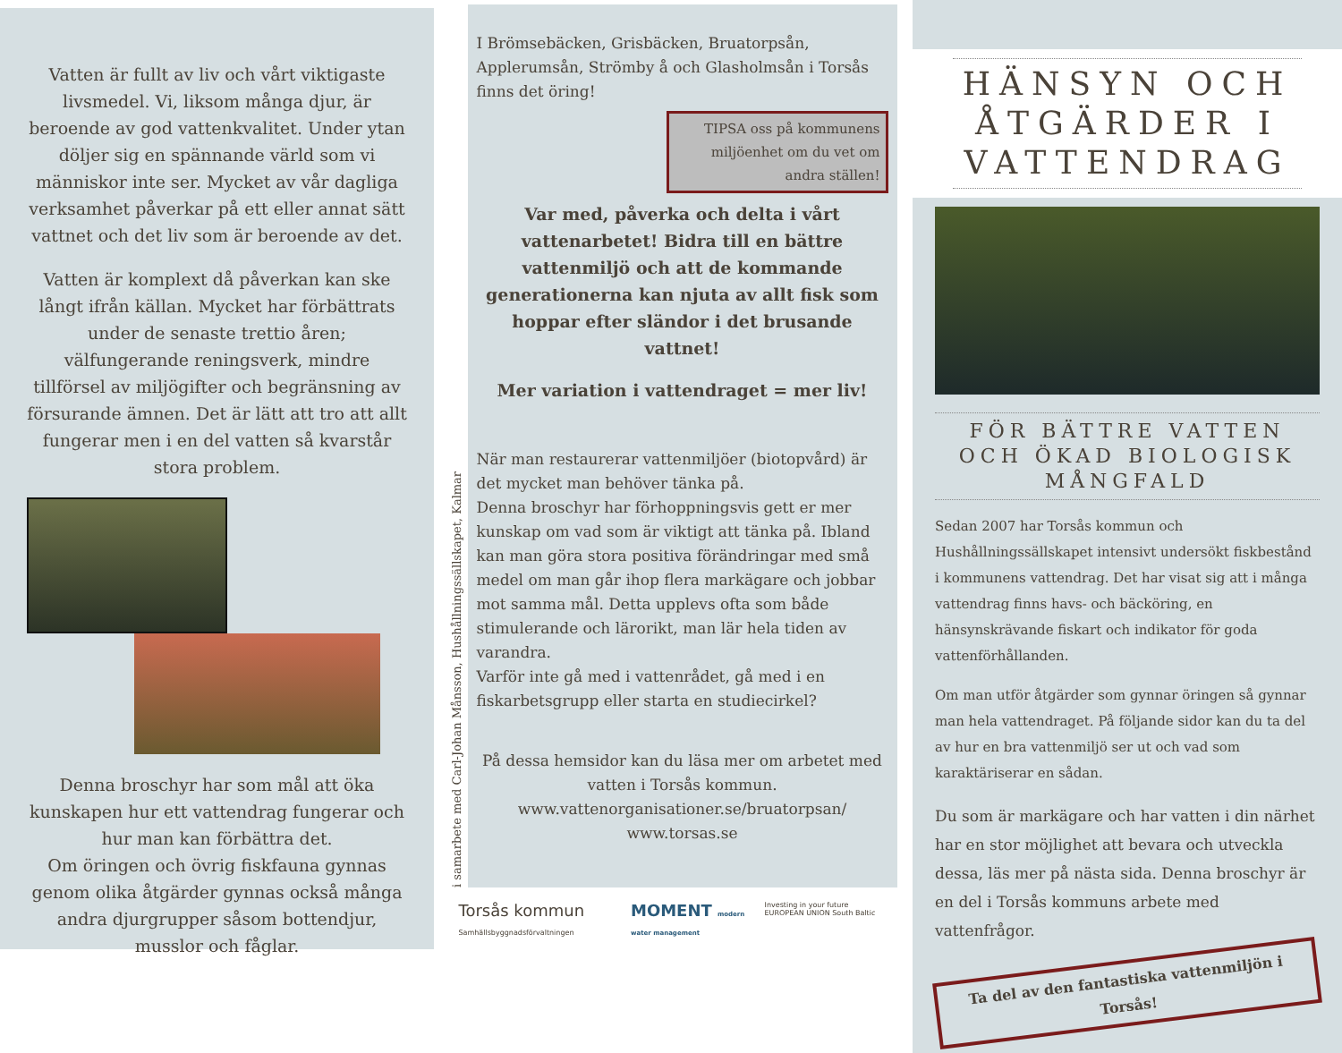Vatten är fullt av liv och vårt viktigaste livsmedel. Vi, liksom många djur, är beroende av god vattenkvalitet. Under ytan döljer sig en spännande värld som vi människor inte ser. Mycket av vår dagliga verksamhet påverkar på ett eller annat sätt vattnet och det liv som är beroende av det.
Vatten är komplext då påverkan kan ske långt ifrån källan. Mycket har förbättrats under de senaste trettio åren; välfungerande reningsverk, mindre tillförsel av miljögifter och begränsning av försurande ämnen. Det är lätt att tro att allt fungerar men i en del vatten så kvarstår stora problem.
Denna broschyr har som mål att öka kunskapen hur ett vattendrag fungerar och hur man kan förbättra det.
Om öringen och övrig fiskfauna gynnas genom olika åtgärder gynnas också många andra djurgrupper såsom bottendjur, musslor och fåglar.
i samarbete med Carl-Johan Månsson, Hushållningssällskapet, Kalmar
I Brömsebäcken, Grisbäcken, Bruatorpsån, Applerumsån, Strömby å och Glasholmsån i Torsås finns det öring!
TIPSA oss på kommunens miljöenhet om du vet om andra ställen!
Var med, påverka och delta i vårt vattenarbetet! Bidra till en bättre vattenmiljö och att de kommande generationerna kan njuta av allt fisk som hoppar efter sländor i det brusande vattnet!
Mer variation i vattendraget = mer liv!
När man restaurerar vattenmiljöer (biotopvård) är det mycket man behöver tänka på.
Denna broschyr har förhoppningsvis gett er mer kunskap om vad som är viktigt att tänka på. Ibland kan man göra stora positiva förändringar med små medel om man går ihop flera markägare och jobbar mot samma mål. Detta upplevs ofta som både stimulerande och lärorikt, man lär hela tiden av varandra.
Varför inte gå med i vattenrådet, gå med i en fiskarbetsgrupp eller starta en studiecirkel?
På dessa hemsidor kan du läsa mer om arbetet med vatten i Torsås kommun.
www.vattenorganisationer.se/bruatorpsan/
www.torsas.se
Torsås kommun Samhällsbyggnadsförvaltningen MOMENT modern water management Investing in your future EUROPEAN UNION South Baltic
HÄNSYN OCH ÅTGÄRDER I VATTENDRAG
FÖR BÄTTRE VATTEN OCH ÖKAD BIOLOGISK MÅNGFALD
Sedan 2007 har Torsås kommun och Hushållningssällskapet intensivt undersökt fiskbestånd i kommunens vattendrag. Det har visat sig att i många vattendrag finns havs- och bäcköring, en hänsynskrävande fiskart och indikator för goda vattenförhållanden.
Om man utför åtgärder som gynnar öringen så gynnar man hela vattendraget. På följande sidor kan du ta del av hur en bra vattenmiljö ser ut och vad som karaktäriserar en sådan.
Du som är markägare och har vatten i din närhet har en stor möjlighet att bevara och utveckla dessa, läs mer på nästa sida. Denna broschyr är en del i Torsås kommuns arbete med vattenfrågor.
Ta del av den fantastiska vattenmiljön i Torsås!